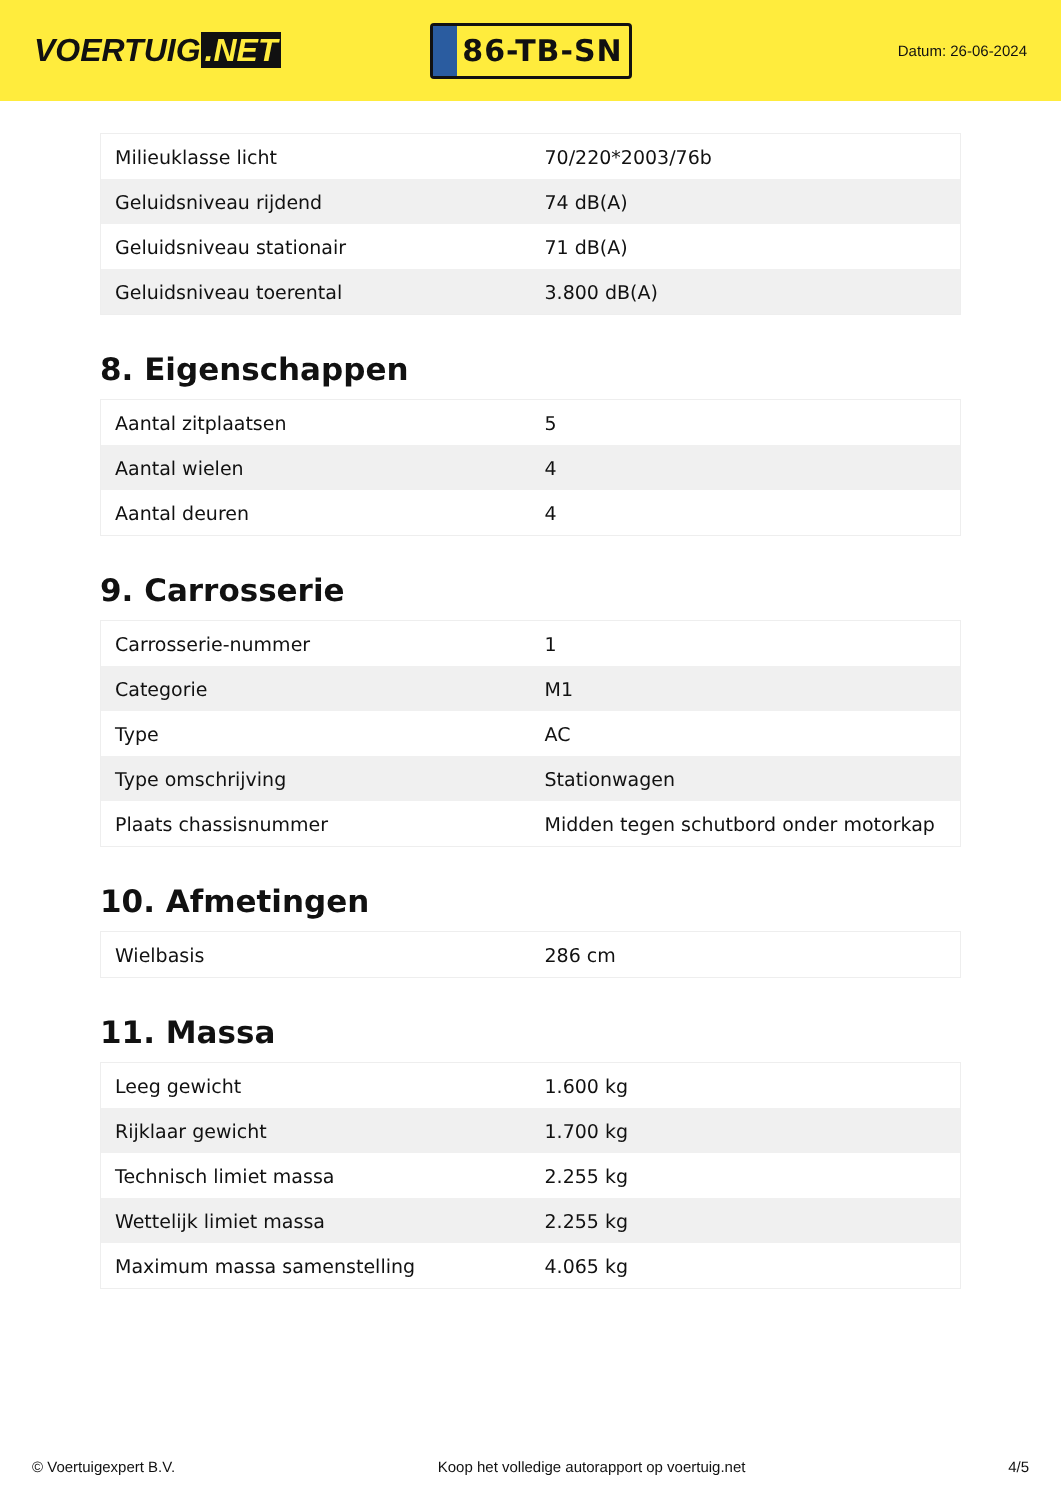VOERTUIG.NET
86-TB-SN
Datum: 26-06-2024
| Milieuklasse licht | 70/220*2003/76b |
| Geluidsniveau rijdend | 74 dB(A) |
| Geluidsniveau stationair | 71 dB(A) |
| Geluidsniveau toerental | 3.800 dB(A) |
8. Eigenschappen
| Aantal zitplaatsen | 5 |
| Aantal wielen | 4 |
| Aantal deuren | 4 |
9. Carrosserie
| Carrosserie-nummer | 1 |
| Categorie | M1 |
| Type | AC |
| Type omschrijving | Stationwagen |
| Plaats chassisnummer | Midden tegen schutbord onder motorkap |
10. Afmetingen
| Wielbasis | 286 cm |
11. Massa
| Leeg gewicht | 1.600 kg |
| Rijklaar gewicht | 1.700 kg |
| Technisch limiet massa | 2.255 kg |
| Wettelijk limiet massa | 2.255 kg |
| Maximum massa samenstelling | 4.065 kg |
© Voertuigexpert B.V. Koop het volledige autorapport op voertuig.net 4/5